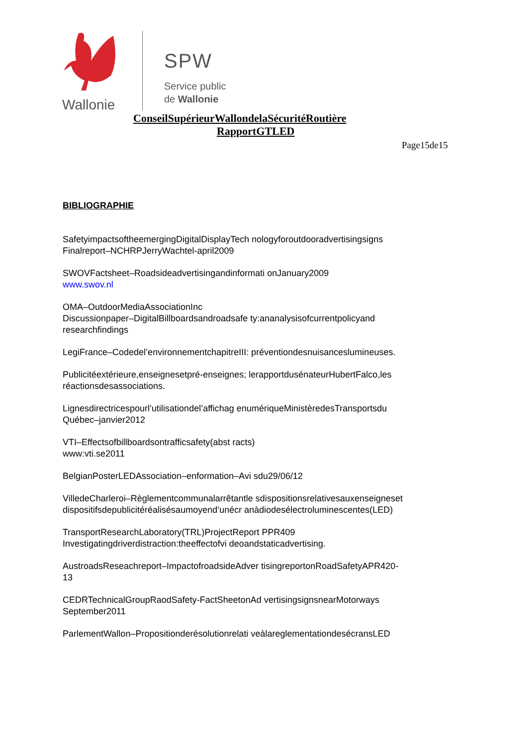Wallonie
SPW
Service public
de Wallonie
ConseilSupérieurWallondelaSécuritéRoutière
RapportGTLED
Page15de15
BIBLIOGRAPHIE
SafetyimpactsoftheemergingDigitalDisplayTech nologyforoutdooradvertisingsigns
Finalreport–NCHRPJerryWachtel-april2009
SWOVFactsheet–Roadsideadvertisingandinformati onJanuary2009
www.swov.nl
OMA–OutdoorMediaAssociationInc
Discussionpaper–DigitalBillboardsandroadsafe ty:ananalysisofcurrentpolicyand
researchfindings
LegiFrance–Codedel’environnementchapitreIII: préventiondesnuisanceslumineuses.
Publicitéextérieure,enseignesetpré-enseignes; lerapportdusénateurHubertFalco,les
réactionsdesassociations.
Lignesdirectricespourl’utilisationdel’affichag enumériqueMinistèredesTransportsdu
Québec–janvier2012
VTI–Effectsofbillboardsontrafficsafety(abst racts)
www:vti.se2011
BelgianPosterLEDAssociation–enformation–Avi sdu29/06/12
VilledeCharleroi–Règlementcommunalarrêtantle sdispositionsrelativesauxenseigneset
dispositifsdepublicitéréalisésaumoyend’unécr anàdiodesélectroluminescentes(LED)
TransportResearchLaboratory(TRL)ProjectReport PPR409
Investigatingdriverdistraction:theeffectofvi deoandstaticadvertising.
AustroadsReseachreport–ImpactofroadsideAdver tisingreportonRoadSafetyAPR420-
13
CEDRTechnicalGroupRaodSafety-FactSheetonAd vertisingsignsnearMotorways
September2011
ParlementWallon–Propositionderésolutionrelati veàlareglementationdesécransLED